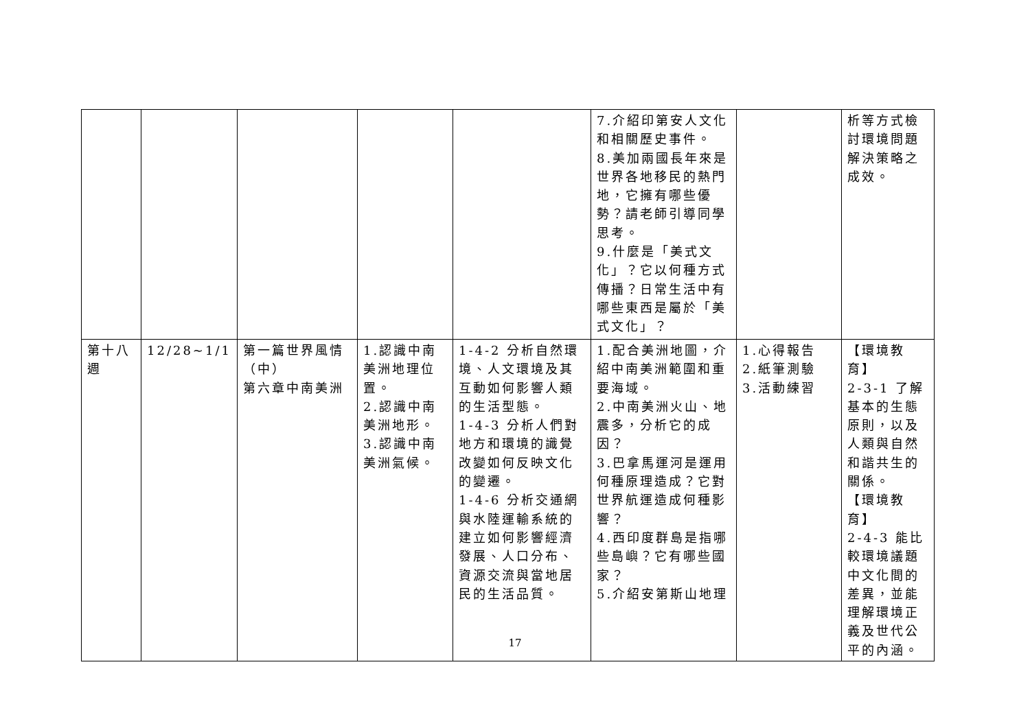| | | | | | 7.介紹印第安人文化和相關歷史事件。 8.美加兩國長年來是世界各地移民的熱門地，它擁有哪些優勢？請老師引導同學思考。 9.什麼是「美式文化」？它以何種方式傳播？日常生活中有哪些東西是屬於「美式文化」？ | | 析等方式檢討環境問題解決策略之成效。 |
| 第十八週 | 12/28~1/1 | 第一篇世界風情（中） 第六章中南美洲 | 1.認識中南美洲地理位置。 2.認識中南美洲地形。 3.認識中南美洲氣候。 | 1-4-2 分析自然環境、人文環境及其互動如何影響人類的生活型態。 1-4-3 分析人們對地方和環境的識覺改變如何反映文化的變遷。 1-4-6 分析交通網與水陸運輸系統的建立如何影響經濟發展、人口分布、資源交流與當地居民的生活品質。 | 1.配合美洲地圖，介紹中南美洲範圍和重要海域。 2.中南美洲火山、地震多，分析它的成因？ 3.巴拿馬運河是運用何種原理造成？它對世界航運造成何種影響？ 4.西印度群島是指哪些島嶼？它有哪些國家？ 5.介紹安第斯山地理 | 1.心得報告 2.紙筆測驗 3.活動練習 | 【環境教育】 2-3-1 了解基本的生態原則，以及人類與自然和諧共生的關係。 【環境教育】 2-4-3 能比較環境議題中文化間的差異，並能理解環境正義及世代公平的內涵。 |
17